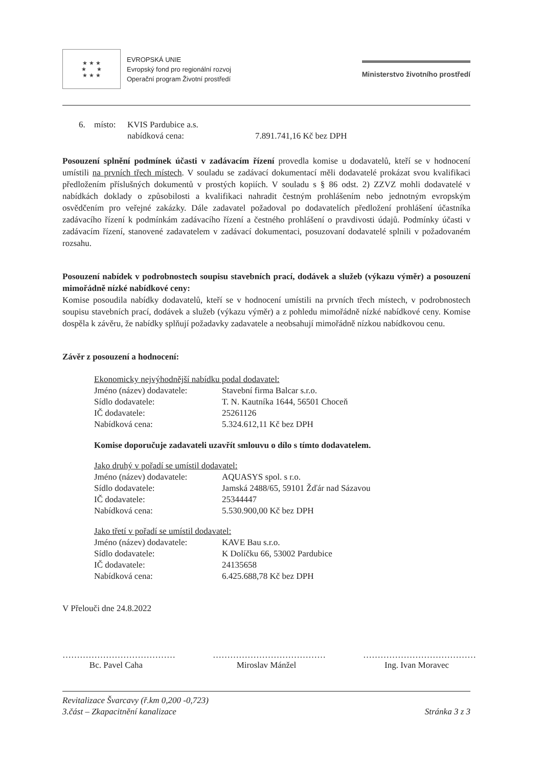★ ★ ★
★ ★
★ ★ ★
EVROPSKÁ UNIE
Evropský fond pro regionální rozvoj
Operační program Životní prostředí
Ministerstvo životního prostředí
| 6. | místo: | KVIS Pardubice a.s. | |
| | | nabídková cena: | 7.891.741,16 Kč bez DPH |
Posouzení splnění podmínek účasti v zadávacím řízení provedla komise u dodavatelů, kteří se v hodnocení umístili na prvních třech místech. V souladu se zadávací dokumentací měli dodavatelé prokázat svou kvalifikaci předložením příslušných dokumentů v prostých kopiích. V souladu s § 86 odst. 2) ZZVZ mohli dodavatelé v nabídkách doklady o způsobilosti a kvalifikaci nahradit čestným prohlášením nebo jednotným evropským osvědčením pro veřejné zakázky. Dále zadavatel požadoval po dodavatelích předložení prohlášení účastníka zadávacího řízení k podmínkám zadávacího řízení a čestného prohlášení o pravdivosti údajů. Podmínky účasti v zadávacím řízení, stanovené zadavatelem v zadávací dokumentaci, posuzovaní dodavatelé splnili v požadovaném rozsahu.
Posouzení nabídek v podrobnostech soupisu stavebních prací, dodávek a služeb (výkazu výměr) a posouzení mimořádně nízké nabídkové ceny:
Komise posoudila nabídky dodavatelů, kteří se v hodnocení umístili na prvních třech místech, v podrobnostech soupisu stavebních prací, dodávek a služeb (výkazu výměr) a z pohledu mimořádně nízké nabídkové ceny. Komise dospěla k závěru, že nabídky splňují požadavky zadavatele a neobsahují mimořádně nízkou nabídkovou cenu.
Závěr z posouzení a hodnocení:
| Ekonomicky nejvýhodnější nabídku podal dodavatel: | |
| Jméno (název) dodavatele: | Stavební firma Balcar s.r.o. |
| Sídlo dodavatele: | T. N. Kautníka 1644, 56501 Choceň |
| IČ dodavatele: | 25261126 |
| Nabídková cena: | 5.324.612,11 Kč bez DPH |
Komise doporučuje zadavateli uzavřít smlouvu o dílo s tímto dodavatelem.
| Jako druhý v pořadí se umístil dodavatel: | |
| Jméno (název) dodavatele: | AQUASYS spol. s r.o. |
| Sídlo dodavatele: | Jamská 2488/65, 59101 Žďár nad Sázavou |
| IČ dodavatele: | 25344447 |
| Nabídková cena: | 5.530.900,00 Kč bez DPH |
| Jako třetí v pořadí se umístil dodavatel: | |
| Jméno (název) dodavatele: | KAVE Bau s.r.o. |
| Sídlo dodavatele: | K Dolíčku 66, 53002 Pardubice |
| IČ dodavatele: | 24135658 |
| Nabídková cena: | 6.425.688,78 Kč bez DPH |
V Přelouči dne 24.8.2022
…………………………………
Bc. Pavel Caha
…………………………………
Miroslav Mánžel
…………………………………
Ing. Ivan Moravec
Revitalizace Švarcavy (ř.km 0,200 -0,723)
3.část – Zkapacitnění kanalizace
Stránka 3 z 3